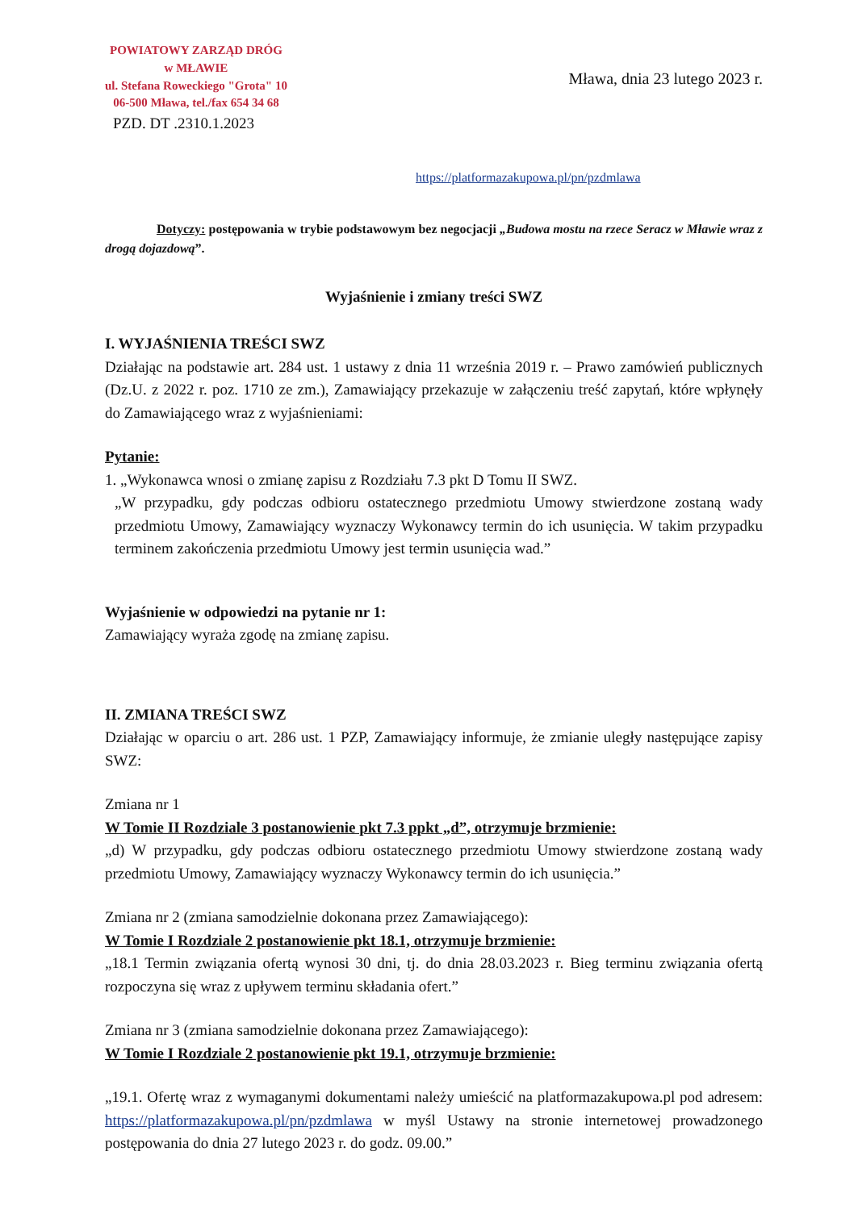POWIATOWY ZARZĄD DRÓG
w MŁAWIE
ul. Stefana Roweckiego "Grota" 10
06-500 Mława, tel./fax 654 34 68
PZD. DT .2310.1.2023
Mława, dnia 23 lutego 2023 r.
https://platformazakupowa.pl/pn/pzdmlawa
Dotyczy: postępowania w trybie podstawowym bez negocjacji „Budowa mostu na rzece Seracz w Mławie wraz z drogą dojazdową”.
Wyjaśnienie i zmiany treści SWZ
I. WYJAŚNIENIA TREŚCI SWZ
Działając na podstawie art. 284 ust. 1 ustawy z dnia 11 września 2019 r. – Prawo zamówień publicznych (Dz.U. z 2022 r. poz. 1710 ze zm.), Zamawiający przekazuje w załączeniu treść zapytań, które wpłynęły do Zamawiającego wraz z wyjaśnieniami:
Pytanie:
1. „Wykonawca wnosi o zmianę zapisu z Rozdziału 7.3 pkt D Tomu II SWZ.
„W przypadku, gdy podczas odbioru ostatecznego przedmiotu Umowy stwierdzone zostaną wady przedmiotu Umowy, Zamawiający wyznaczy Wykonawcy termin do ich usunięcia. W takim przypadku terminem zakończenia przedmiotu Umowy jest termin usunięcia wad.”
Wyjaśnienie w odpowiedzi na pytanie nr 1:
Zamawiający wyraża zgodę na zmianę zapisu.
II. ZMIANA TREŚCI SWZ
Działając w oparciu o art. 286 ust. 1 PZP, Zamawiający informuje, że zmianie uległy następujące zapisy SWZ:
Zmiana nr 1
W Tomie II Rozdziale 3 postanowienie pkt 7.3 ppkt „d”, otrzymuje brzmienie:
„d) W przypadku, gdy podczas odbioru ostatecznego przedmiotu Umowy stwierdzone zostaną wady przedmiotu Umowy, Zamawiający wyznaczy Wykonawcy termin do ich usunięcia.”
Zmiana nr 2 (zmiana samodzielnie dokonana przez Zamawiającego):
W Tomie I Rozdziale 2 postanowienie pkt 18.1, otrzymuje brzmienie:
„18.1 Termin związania ofertą wynosi 30 dni, tj. do dnia 28.03.2023 r. Bieg terminu związania ofertą rozpoczyna się wraz z upływem terminu składania ofert.”
Zmiana nr 3 (zmiana samodzielnie dokonana przez Zamawiającego):
W Tomie I Rozdziale 2 postanowienie pkt 19.1, otrzymuje brzmienie:
„19.1. Ofertę wraz z wymaganymi dokumentami należy umieścić na platformazakupowa.pl pod adresem: https://platformazakupowa.pl/pn/pzdmlawa w myśl Ustawy na stronie internetowej prowadzonego postępowania do dnia 27 lutego 2023 r. do godz. 09.00.”